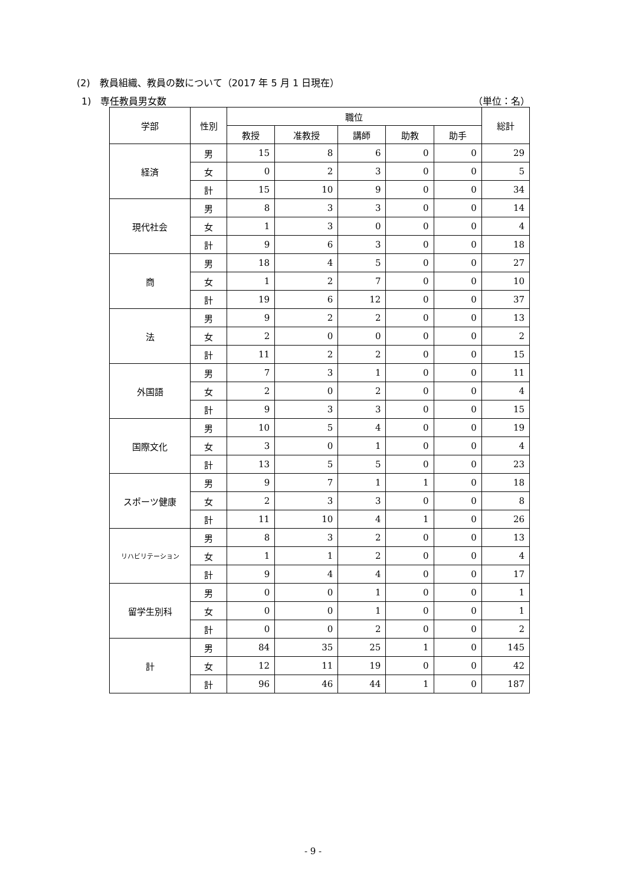(2)　教員組織、教員の数について（2017 年 5 月 1 日現在）
1)　専任教員男女数 （単位：名）
| 学部 | 性別 | 職位 | | | | | 総計 |
| --- | --- | --- | --- | --- | --- | --- | --- |
| | | 教授 | 准教授 | 講師 | 助教 | 助手 | |
| 経済 | 男 | 15 | 8 | 6 | 0 | 0 | 29 |
| | 女 | 0 | 2 | 3 | 0 | 0 | 5 |
| | 計 | 15 | 10 | 9 | 0 | 0 | 34 |
| 現代社会 | 男 | 8 | 3 | 3 | 0 | 0 | 14 |
| | 女 | 1 | 3 | 0 | 0 | 0 | 4 |
| | 計 | 9 | 6 | 3 | 0 | 0 | 18 |
| 商 | 男 | 18 | 4 | 5 | 0 | 0 | 27 |
| | 女 | 1 | 2 | 7 | 0 | 0 | 10 |
| | 計 | 19 | 6 | 12 | 0 | 0 | 37 |
| 法 | 男 | 9 | 2 | 2 | 0 | 0 | 13 |
| | 女 | 2 | 0 | 0 | 0 | 0 | 2 |
| | 計 | 11 | 2 | 2 | 0 | 0 | 15 |
| 外国語 | 男 | 7 | 3 | 1 | 0 | 0 | 11 |
| | 女 | 2 | 0 | 2 | 0 | 0 | 4 |
| | 計 | 9 | 3 | 3 | 0 | 0 | 15 |
| 国際文化 | 男 | 10 | 5 | 4 | 0 | 0 | 19 |
| | 女 | 3 | 0 | 1 | 0 | 0 | 4 |
| | 計 | 13 | 5 | 5 | 0 | 0 | 23 |
| スポーツ健康 | 男 | 9 | 7 | 1 | 1 | 0 | 18 |
| | 女 | 2 | 3 | 3 | 0 | 0 | 8 |
| | 計 | 11 | 10 | 4 | 1 | 0 | 26 |
| リハビリテーション | 男 | 8 | 3 | 2 | 0 | 0 | 13 |
| | 女 | 1 | 1 | 2 | 0 | 0 | 4 |
| | 計 | 9 | 4 | 4 | 0 | 0 | 17 |
| 留学生別科 | 男 | 0 | 0 | 1 | 0 | 0 | 1 |
| | 女 | 0 | 0 | 1 | 0 | 0 | 1 |
| | 計 | 0 | 0 | 2 | 0 | 0 | 2 |
| 計 | 男 | 84 | 35 | 25 | 1 | 0 | 145 |
| | 女 | 12 | 11 | 19 | 0 | 0 | 42 |
| | 計 | 96 | 46 | 44 | 1 | 0 | 187 |
- 9 -